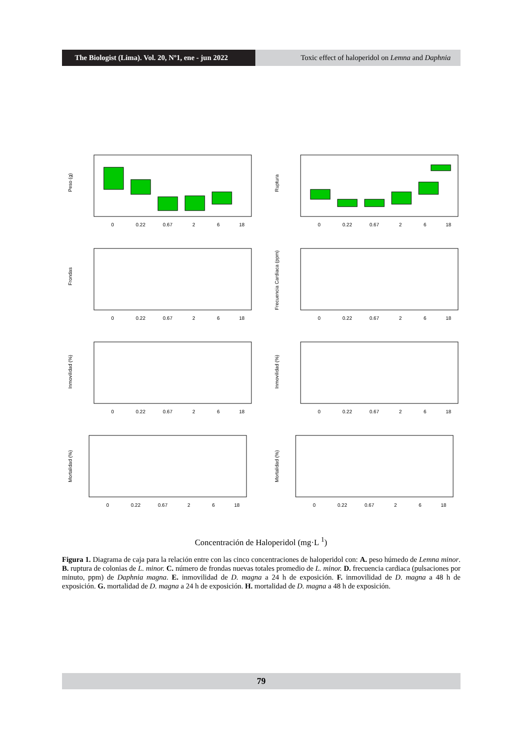The Biologist (Lima). Vol. 20, Nº1, ene - jun 2022
Toxic effect of haloperidol on Lemna and Daphnia
Peso (g)
0
0.22
0.67
2
6
18
Ruptura
0
0.22
0.67
2
6
18
Frondas
0
0.22
0.67
2
6
18
Frecuencia Cardiaca (ppm)
0
0.22
0.67
2
6
18
Inmovilidad (%)
0
0.22
0.67
2
6
18
Inmovilidad (%)
0
0.22
0.67
2
6
18
Mortalidad (%)
0
0.22
0.67
2
6
18
Mortalidad (%)
0
0.22
0.67
2
6
18
Concentración de Haloperidol (mg·L <sup>1</sup>)
Figura 1. Diagrama de caja para la relación entre con las cinco concentraciones de haloperidol con: A. peso húmedo de Lemna minor. B. ruptura de colonias de L. minor. C. número de frondas nuevas totales promedio de L. minor. D. frecuencia cardiaca (pulsaciones por minuto, ppm) de Daphnia magna. E. inmovilidad de D. magna a 24 h de exposición. F. inmovilidad de D. magna a 48 h de exposición. G. mortalidad de D. magna a 24 h de exposición. H. mortalidad de D. magna a 48 h de exposición.
79